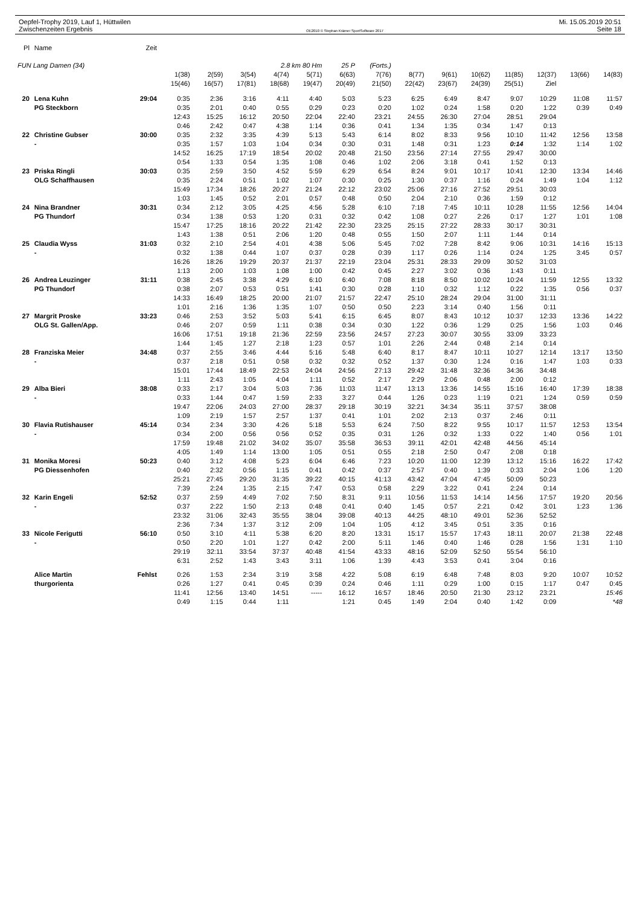Oepfel-Trophy 2019, Lauf 1, Hüttwilen
Zwischenzeiten Ergebnis
OE2010 © Stephan Krämer SportSoftware 2017
Mi. 15.05.2019 20:51
Seite 18
| Pl | Name | Zeit | | | | | | | | | | | | | | |
| --- | --- | --- | --- | --- | --- | --- | --- | --- | --- | --- | --- | --- | --- | --- | --- | --- |
| FUN Lang Damen (34) | | | | | | 2.8 km 80 Hm | | 25 P | (Forts.) | | | | | | | |
| | | | 1(38) | 2(59) | 3(54) | 4(74) | 5(71) | 6(63) | 7(76) | 8(77) | 9(61) | 10(62) | 11(85) | 12(37) | 13(66) | 14(83) |
| | | | 15(46) | 16(57) | 17(81) | 18(68) | 19(47) | 20(49) | 21(50) | 22(42) | 23(67) | 24(39) | 25(51) | Ziel | | |
| 20 | Lena Kuhn | 29:04 | 0:35 | 2:36 | 3:16 | 4:11 | 4:40 | 5:03 | 5:23 | 6:25 | 6:49 | 8:47 | 9:07 | 10:29 | 11:08 | 11:57 |
| | PG Steckborn | | 0:35 | 2:01 | 0:40 | 0:55 | 0:29 | 0:23 | 0:20 | 1:02 | 0:24 | 1:58 | 0:20 | 1:22 | 0:39 | 0:49 |
| | | | 12:43 | 15:25 | 16:12 | 20:50 | 22:04 | 22:40 | 23:21 | 24:55 | 26:30 | 27:04 | 28:51 | 29:04 | | |
| | | | 0:46 | 2:42 | 0:47 | 4:38 | 1:14 | 0:36 | 0:41 | 1:34 | 1:35 | 0:34 | 1:47 | 0:13 | | |
| 22 | Christine Gubser | 30:00 | 0:35 | 2:32 | 3:35 | 4:39 | 5:13 | 5:43 | 6:14 | 8:02 | 8:33 | 9:56 | 10:10 | 11:42 | 12:56 | 13:58 |
| | - | | 0:35 | 1:57 | 1:03 | 1:04 | 0:34 | 0:30 | 0:31 | 1:48 | 0:31 | 1:23 | 0:14 | 1:32 | 1:14 | 1:02 |
| | | | 14:52 | 16:25 | 17:19 | 18:54 | 20:02 | 20:48 | 21:50 | 23:56 | 27:14 | 27:55 | 29:47 | 30:00 | | |
| | | | 0:54 | 1:33 | 0:54 | 1:35 | 1:08 | 0:46 | 1:02 | 2:06 | 3:18 | 0:41 | 1:52 | 0:13 | | |
| 23 | Priska Ringli | 30:03 | 0:35 | 2:59 | 3:50 | 4:52 | 5:59 | 6:29 | 6:54 | 8:24 | 9:01 | 10:17 | 10:41 | 12:30 | 13:34 | 14:46 |
| | OLG Schaffhausen | | 0:35 | 2:24 | 0:51 | 1:02 | 1:07 | 0:30 | 0:25 | 1:30 | 0:37 | 1:16 | 0:24 | 1:49 | 1:04 | 1:12 |
| | | | 15:49 | 17:34 | 18:26 | 20:27 | 21:24 | 22:12 | 23:02 | 25:06 | 27:16 | 27:52 | 29:51 | 30:03 | | |
| | | | 1:03 | 1:45 | 0:52 | 2:01 | 0:57 | 0:48 | 0:50 | 2:04 | 2:10 | 0:36 | 1:59 | 0:12 | | |
| 24 | Nina Brandner | 30:31 | 0:34 | 2:12 | 3:05 | 4:25 | 4:56 | 5:28 | 6:10 | 7:18 | 7:45 | 10:11 | 10:28 | 11:55 | 12:56 | 14:04 |
| | PG Thundorf | | 0:34 | 1:38 | 0:53 | 1:20 | 0:31 | 0:32 | 0:42 | 1:08 | 0:27 | 2:26 | 0:17 | 1:27 | 1:01 | 1:08 |
| | | | 15:47 | 17:25 | 18:16 | 20:22 | 21:42 | 22:30 | 23:25 | 25:15 | 27:22 | 28:33 | 30:17 | 30:31 | | |
| | | | 1:43 | 1:38 | 0:51 | 2:06 | 1:20 | 0:48 | 0:55 | 1:50 | 2:07 | 1:11 | 1:44 | 0:14 | | |
| 25 | Claudia Wyss | 31:03 | 0:32 | 2:10 | 2:54 | 4:01 | 4:38 | 5:06 | 5:45 | 7:02 | 7:28 | 8:42 | 9:06 | 10:31 | 14:16 | 15:13 |
| | - | | 0:32 | 1:38 | 0:44 | 1:07 | 0:37 | 0:28 | 0:39 | 1:17 | 0:26 | 1:14 | 0:24 | 1:25 | 3:45 | 0:57 |
| | | | 16:26 | 18:26 | 19:29 | 20:37 | 21:37 | 22:19 | 23:04 | 25:31 | 28:33 | 29:09 | 30:52 | 31:03 | | |
| | | | 1:13 | 2:00 | 1:03 | 1:08 | 1:00 | 0:42 | 0:45 | 2:27 | 3:02 | 0:36 | 1:43 | 0:11 | | |
| 26 | Andrea Leuzinger | 31:11 | 0:38 | 2:45 | 3:38 | 4:29 | 6:10 | 6:40 | 7:08 | 8:18 | 8:50 | 10:02 | 10:24 | 11:59 | 12:55 | 13:32 |
| | PG Thundorf | | 0:38 | 2:07 | 0:53 | 0:51 | 1:41 | 0:30 | 0:28 | 1:10 | 0:32 | 1:12 | 0:22 | 1:35 | 0:56 | 0:37 |
| | | | 14:33 | 16:49 | 18:25 | 20:00 | 21:07 | 21:57 | 22:47 | 25:10 | 28:24 | 29:04 | 31:00 | 31:11 | | |
| | | | 1:01 | 2:16 | 1:36 | 1:35 | 1:07 | 0:50 | 0:50 | 2:23 | 3:14 | 0:40 | 1:56 | 0:11 | | |
| 27 | Margrit Proske | 33:23 | 0:46 | 2:53 | 3:52 | 5:03 | 5:41 | 6:15 | 6:45 | 8:07 | 8:43 | 10:12 | 10:37 | 12:33 | 13:36 | 14:22 |
| | OLG St. Gallen/App. | | 0:46 | 2:07 | 0:59 | 1:11 | 0:38 | 0:34 | 0:30 | 1:22 | 0:36 | 1:29 | 0:25 | 1:56 | 1:03 | 0:46 |
| | | | 16:06 | 17:51 | 19:18 | 21:36 | 22:59 | 23:56 | 24:57 | 27:23 | 30:07 | 30:55 | 33:09 | 33:23 | | |
| | | | 1:44 | 1:45 | 1:27 | 2:18 | 1:23 | 0:57 | 1:01 | 2:26 | 2:44 | 0:48 | 2:14 | 0:14 | | |
| 28 | Franziska Meier | 34:48 | 0:37 | 2:55 | 3:46 | 4:44 | 5:16 | 5:48 | 6:40 | 8:17 | 8:47 | 10:11 | 10:27 | 12:14 | 13:17 | 13:50 |
| | - | | 0:37 | 2:18 | 0:51 | 0:58 | 0:32 | 0:32 | 0:52 | 1:37 | 0:30 | 1:24 | 0:16 | 1:47 | 1:03 | 0:33 |
| | | | 15:01 | 17:44 | 18:49 | 22:53 | 24:04 | 24:56 | 27:13 | 29:42 | 31:48 | 32:36 | 34:36 | 34:48 | | |
| | | | 1:11 | 2:43 | 1:05 | 4:04 | 1:11 | 0:52 | 2:17 | 2:29 | 2:06 | 0:48 | 2:00 | 0:12 | | |
| 29 | Alba Bieri | 38:08 | 0:33 | 2:17 | 3:04 | 5:03 | 7:36 | 11:03 | 11:47 | 13:13 | 13:36 | 14:55 | 15:16 | 16:40 | 17:39 | 18:38 |
| | - | | 0:33 | 1:44 | 0:47 | 1:59 | 2:33 | 3:27 | 0:44 | 1:26 | 0:23 | 1:19 | 0:21 | 1:24 | 0:59 | 0:59 |
| | | | 19:47 | 22:06 | 24:03 | 27:00 | 28:37 | 29:18 | 30:19 | 32:21 | 34:34 | 35:11 | 37:57 | 38:08 | | |
| | | | 1:09 | 2:19 | 1:57 | 2:57 | 1:37 | 0:41 | 1:01 | 2:02 | 2:13 | 0:37 | 2:46 | 0:11 | | |
| 30 | Flavia Rutishauser | 45:14 | 0:34 | 2:34 | 3:30 | 4:26 | 5:18 | 5:53 | 6:24 | 7:50 | 8:22 | 9:55 | 10:17 | 11:57 | 12:53 | 13:54 |
| | - | | 0:34 | 2:00 | 0:56 | 0:56 | 0:52 | 0:35 | 0:31 | 1:26 | 0:32 | 1:33 | 0:22 | 1:40 | 0:56 | 1:01 |
| | | | 17:59 | 19:48 | 21:02 | 34:02 | 35:07 | 35:58 | 36:53 | 39:11 | 42:01 | 42:48 | 44:56 | 45:14 | | |
| | | | 4:05 | 1:49 | 1:14 | 13:00 | 1:05 | 0:51 | 0:55 | 2:18 | 2:50 | 0:47 | 2:08 | 0:18 | | |
| 31 | Monika Moresi | 50:23 | 0:40 | 3:12 | 4:08 | 5:23 | 6:04 | 6:46 | 7:23 | 10:20 | 11:00 | 12:39 | 13:12 | 15:16 | 16:22 | 17:42 |
| | PG Diessenhofen | | 0:40 | 2:32 | 0:56 | 1:15 | 0:41 | 0:42 | 0:37 | 2:57 | 0:40 | 1:39 | 0:33 | 2:04 | 1:06 | 1:20 |
| | | | 25:21 | 27:45 | 29:20 | 31:35 | 39:22 | 40:15 | 41:13 | 43:42 | 47:04 | 47:45 | 50:09 | 50:23 | | |
| | | | 7:39 | 2:24 | 1:35 | 2:15 | 7:47 | 0:53 | 0:58 | 2:29 | 3:22 | 0:41 | 2:24 | 0:14 | | |
| 32 | Karin Engeli | 52:52 | 0:37 | 2:59 | 4:49 | 7:02 | 7:50 | 8:31 | 9:11 | 10:56 | 11:53 | 14:14 | 14:56 | 17:57 | 19:20 | 20:56 |
| | - | | 0:37 | 2:22 | 1:50 | 2:13 | 0:48 | 0:41 | 0:40 | 1:45 | 0:57 | 2:21 | 0:42 | 3:01 | 1:23 | 1:36 |
| | | | 23:32 | 31:06 | 32:43 | 35:55 | 38:04 | 39:08 | 40:13 | 44:25 | 48:10 | 49:01 | 52:36 | 52:52 | | |
| | | | 2:36 | 7:34 | 1:37 | 3:12 | 2:09 | 1:04 | 1:05 | 4:12 | 3:45 | 0:51 | 3:35 | 0:16 | | |
| 33 | Nicole Ferigutti | 56:10 | 0:50 | 3:10 | 4:11 | 5:38 | 6:20 | 8:20 | 13:31 | 15:17 | 15:57 | 17:43 | 18:11 | 20:07 | 21:38 | 22:48 |
| | - | | 0:50 | 2:20 | 1:01 | 1:27 | 0:42 | 2:00 | 5:11 | 1:46 | 0:40 | 1:46 | 0:28 | 1:56 | 1:31 | 1:10 |
| | | | 29:19 | 32:11 | 33:54 | 37:37 | 40:48 | 41:54 | 43:33 | 48:16 | 52:09 | 52:50 | 55:54 | 56:10 | | |
| | | | 6:31 | 2:52 | 1:43 | 3:43 | 3:11 | 1:06 | 1:39 | 4:43 | 3:53 | 0:41 | 3:04 | 0:16 | | |
| | Alice Martin | Fehlst | 0:26 | 1:53 | 2:34 | 3:19 | 3:58 | 4:22 | 5:08 | 6:19 | 6:48 | 7:48 | 8:03 | 9:20 | 10:07 | 10:52 |
| | thurgorienta | | 0:26 | 1:27 | 0:41 | 0:45 | 0:39 | 0:24 | 0:46 | 1:11 | 0:29 | 1:00 | 0:15 | 1:17 | 0:47 | 0:45 |
| | | | 11:41 | 12:56 | 13:40 | 14:51 | ----- | 16:12 | 16:57 | 18:46 | 20:50 | 21:30 | 23:12 | 23:21 | | 15:46 |
| | | | 0:49 | 1:15 | 0:44 | 1:11 | | 1:21 | 0:45 | 1:49 | 2:04 | 0:40 | 1:42 | 0:09 | | *48 |